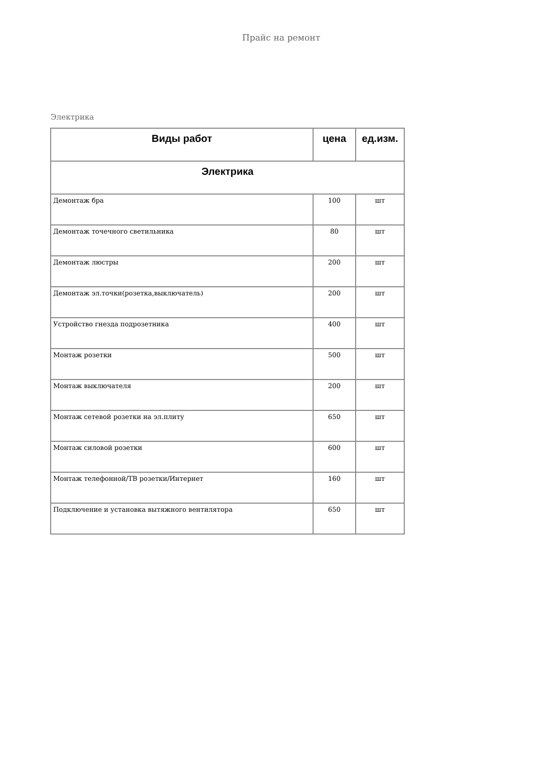Прайс на ремонт
Электрика
| Виды работ | цена | ед.изм. |
| --- | --- | --- |
| Электрика | | |
| Демонтаж бра | 100 | шт |
| Демонтаж точечного светильника | 80 | шт |
| Демонтаж люстры | 200 | шт |
| Демонтаж эл.точки(розетка,выключатель) | 200 | шт |
| Устройство гнезда подрозетника | 400 | шт |
| Монтаж розетки | 500 | шт |
| Монтаж выключателя | 200 | шт |
| Монтаж сетевой розетки на эл.плиту | 650 | шт |
| Монтаж силовой розетки | 600 | шт |
| Монтаж телефонной/ТВ розетки/Интернет | 160 | шт |
| Подключение и установка вытяжного вентилятора | 650 | шт |